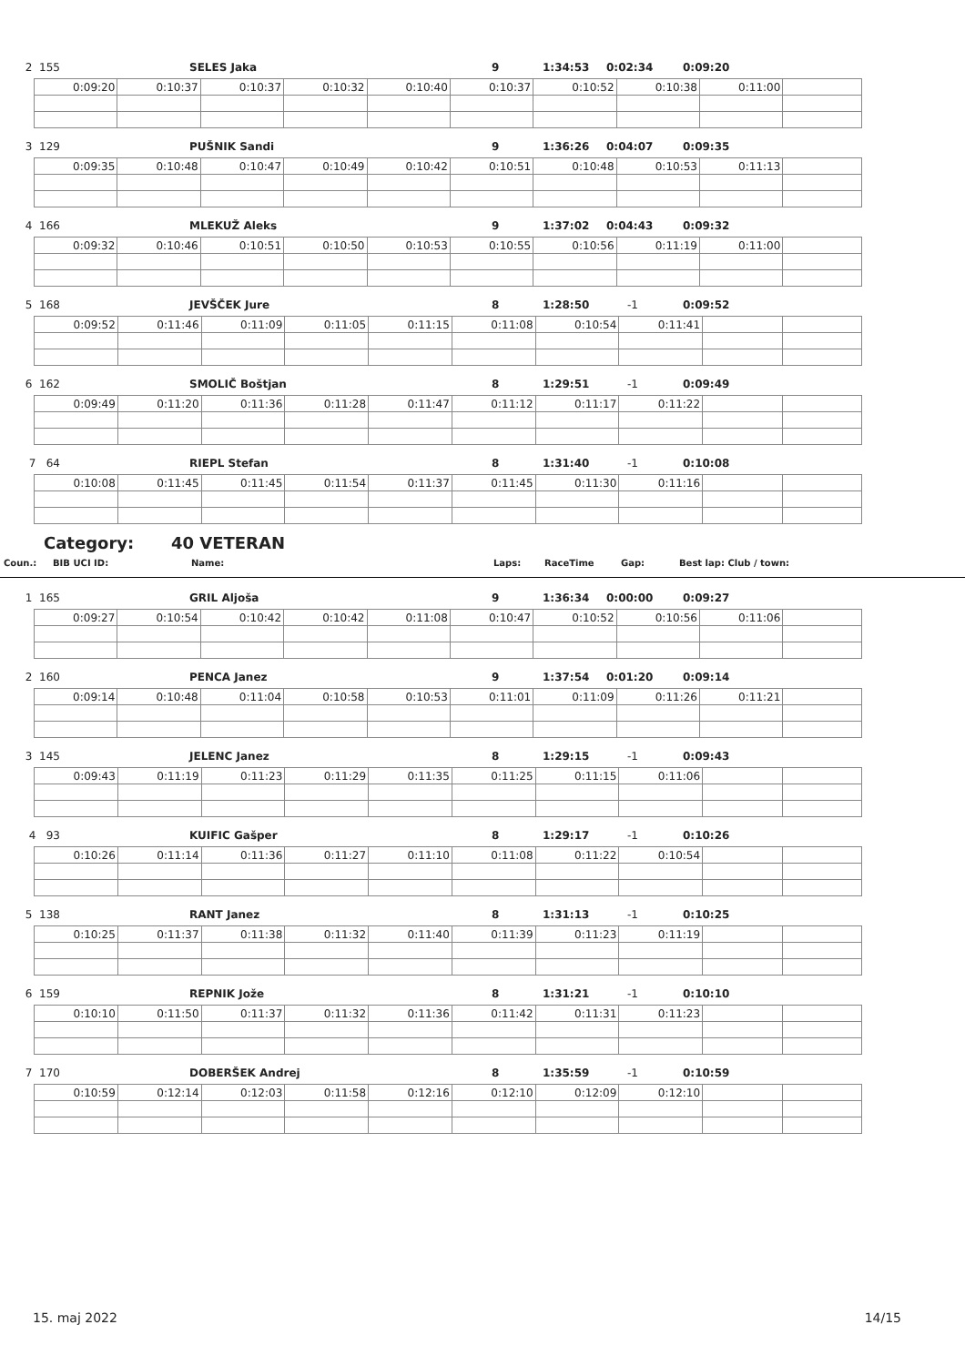2 155 SELES Jaka 9 1:34:53 0:02:34 0:09:20
| 0:09:20 | 0:10:37 | 0:10:37 | 0:10:32 | 0:10:40 | 0:10:37 | 0:10:52 | 0:10:38 | 0:11:00 | |
3 129 PUŠNIK Sandi 9 1:36:26 0:04:07 0:09:35
| 0:09:35 | 0:10:48 | 0:10:47 | 0:10:49 | 0:10:42 | 0:10:51 | 0:10:48 | 0:10:53 | 0:11:13 | |
4 166 MLEKUŽ Aleks 9 1:37:02 0:04:43 0:09:32
| 0:09:32 | 0:10:46 | 0:10:51 | 0:10:50 | 0:10:53 | 0:10:55 | 0:10:56 | 0:11:19 | 0:11:00 | |
5 168 JEVŠČEK Jure 8 1:28:50 -1 0:09:52
| 0:09:52 | 0:11:46 | 0:11:09 | 0:11:05 | 0:11:15 | 0:11:08 | 0:10:54 | 0:11:41 | | |
6 162 SMOLIČ Boštjan 8 1:29:51 -1 0:09:49
| 0:09:49 | 0:11:20 | 0:11:36 | 0:11:28 | 0:11:47 | 0:11:12 | 0:11:17 | 0:11:22 | | |
7 64 RIEPL Stefan 8 1:31:40 -1 0:10:08
| 0:10:08 | 0:11:45 | 0:11:45 | 0:11:54 | 0:11:37 | 0:11:45 | 0:11:30 | 0:11:16 | | |
Category: 40 VETERAN
Coun.: BIB UCI ID: Name: Laps: RaceTime Gap: Best lap: Club / town:
1 165 GRIL Aljoša 9 1:36:34 0:00:00 0:09:27
| 0:09:27 | 0:10:54 | 0:10:42 | 0:10:42 | 0:11:08 | 0:10:47 | 0:10:52 | 0:10:56 | 0:11:06 | |
2 160 PENCA Janez 9 1:37:54 0:01:20 0:09:14
| 0:09:14 | 0:10:48 | 0:11:04 | 0:10:58 | 0:10:53 | 0:11:01 | 0:11:09 | 0:11:26 | 0:11:21 | |
3 145 JELENC Janez 8 1:29:15 -1 0:09:43
| 0:09:43 | 0:11:19 | 0:11:23 | 0:11:29 | 0:11:35 | 0:11:25 | 0:11:15 | 0:11:06 | | |
4 93 KUIFIC Gašper 8 1:29:17 -1 0:10:26
| 0:10:26 | 0:11:14 | 0:11:36 | 0:11:27 | 0:11:10 | 0:11:08 | 0:11:22 | 0:10:54 | | |
5 138 RANT Janez 8 1:31:13 -1 0:10:25
| 0:10:25 | 0:11:37 | 0:11:38 | 0:11:32 | 0:11:40 | 0:11:39 | 0:11:23 | 0:11:19 | | |
6 159 REPNIK Jože 8 1:31:21 -1 0:10:10
| 0:10:10 | 0:11:50 | 0:11:37 | 0:11:32 | 0:11:36 | 0:11:42 | 0:11:31 | 0:11:23 | | |
7 170 DOBERŠEK Andrej 8 1:35:59 -1 0:10:59
| 0:10:59 | 0:12:14 | 0:12:03 | 0:11:58 | 0:12:16 | 0:12:10 | 0:12:09 | 0:12:10 | | |
15. maj 2022 14/15